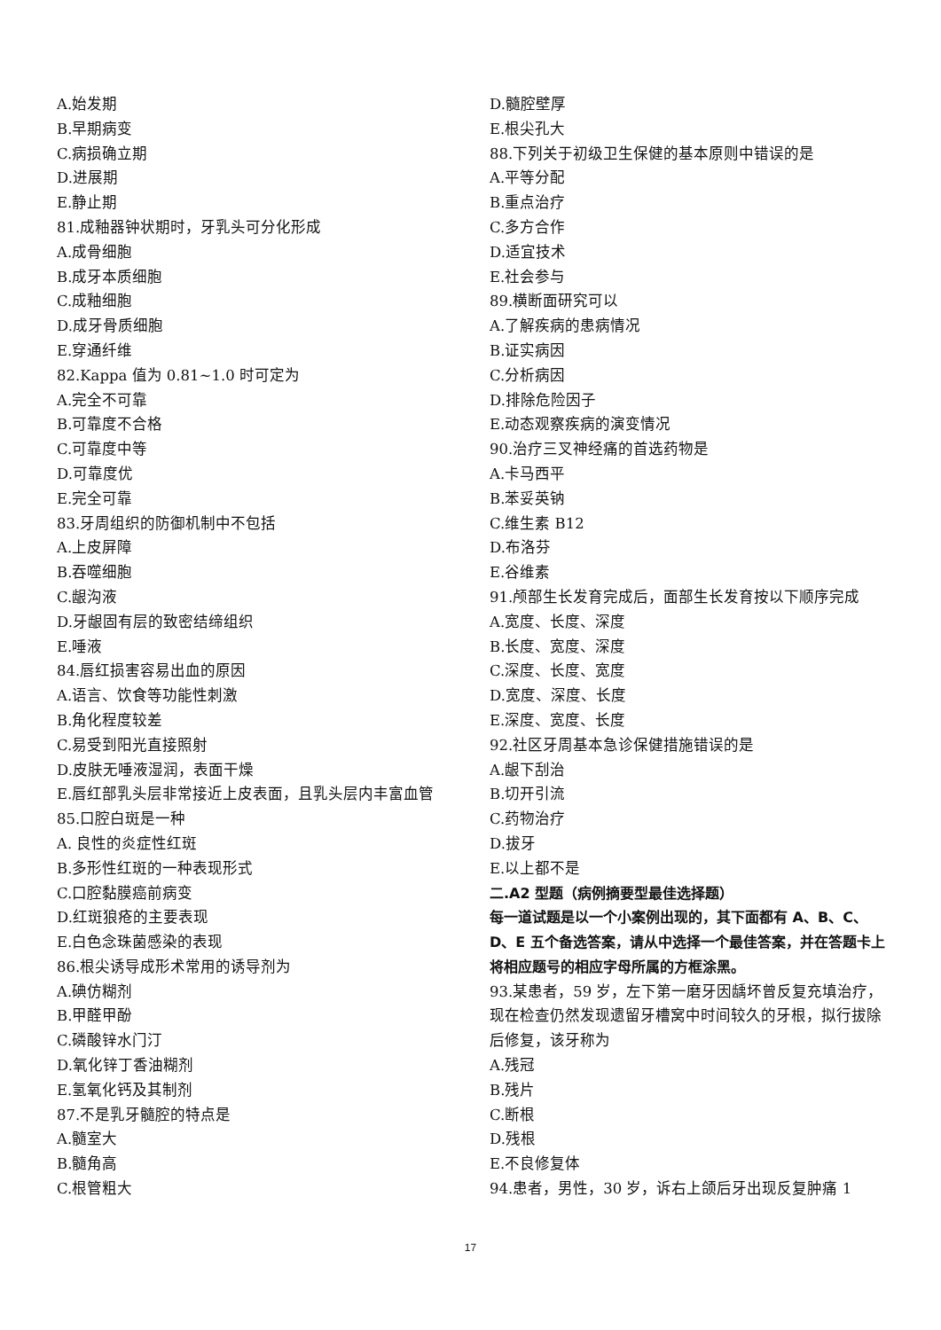A.始发期
B.早期病变
C.病损确立期
D.进展期
E.静止期
81.成釉器钟状期时，牙乳头可分化形成
A.成骨细胞
B.成牙本质细胞
C.成釉细胞
D.成牙骨质细胞
E.穿通纤维
82.Kappa 值为 0.81~1.0 时可定为
A.完全不可靠
B.可靠度不合格
C.可靠度中等
D.可靠度优
E.完全可靠
83.牙周组织的防御机制中不包括
A.上皮屏障
B.吞噬细胞
C.龈沟液
D.牙龈固有层的致密结缔组织
E.唾液
84.唇红损害容易出血的原因
A.语言、饮食等功能性刺激
B.角化程度较差
C.易受到阳光直接照射
D.皮肤无唾液湿润，表面干燥
E.唇红部乳头层非常接近上皮表面，且乳头层内丰富血管
85.口腔白斑是一种
A. 良性的炎症性红斑
B.多形性红斑的一种表现形式
C.口腔黏膜癌前病变
D.红斑狼疮的主要表现
E.白色念珠菌感染的表现
86.根尖诱导成形术常用的诱导剂为
A.碘仿糊剂
B.甲醛甲酚
C.磷酸锌水门汀
D.氧化锌丁香油糊剂
E.氢氧化钙及其制剂
87.不是乳牙髓腔的特点是
A.髓室大
B.髓角高
C.根管粗大
D.髓腔壁厚
E.根尖孔大
88.下列关于初级卫生保健的基本原则中错误的是
A.平等分配
B.重点治疗
C.多方合作
D.适宜技术
E.社会参与
89.横断面研究可以
A.了解疾病的患病情况
B.证实病因
C.分析病因
D.排除危险因子
E.动态观察疾病的演变情况
90.治疗三叉神经痛的首选药物是
A.卡马西平
B.苯妥英钠
C.维生素 B12
D.布洛芬
E.谷维素
91.颅部生长发育完成后，面部生长发育按以下顺序完成
A.宽度、长度、深度
B.长度、宽度、深度
C.深度、长度、宽度
D.宽度、深度、长度
E.深度、宽度、长度
92.社区牙周基本急诊保健措施错误的是
A.龈下刮治
B.切开引流
C.药物治疗
D.拔牙
E.以上都不是
二.A2 型题（病例摘要型最佳选择题）
每一道试题是以一个小案例出现的，其下面都有 A、B、C、D、E 五个备选答案，请从中选择一个最佳答案，并在答题卡上将相应题号的相应字母所属的方框涂黑。
93.某患者，59 岁，左下第一磨牙因龋坏曾反复充填治疗，现在检查仍然发现遗留牙槽窝中时间较久的牙根，拟行拔除后修复，该牙称为
A.残冠
B.残片
C.断根
D.残根
E.不良修复体
94.患者，男性，30 岁，诉右上颌后牙出现反复肿痛 1
17